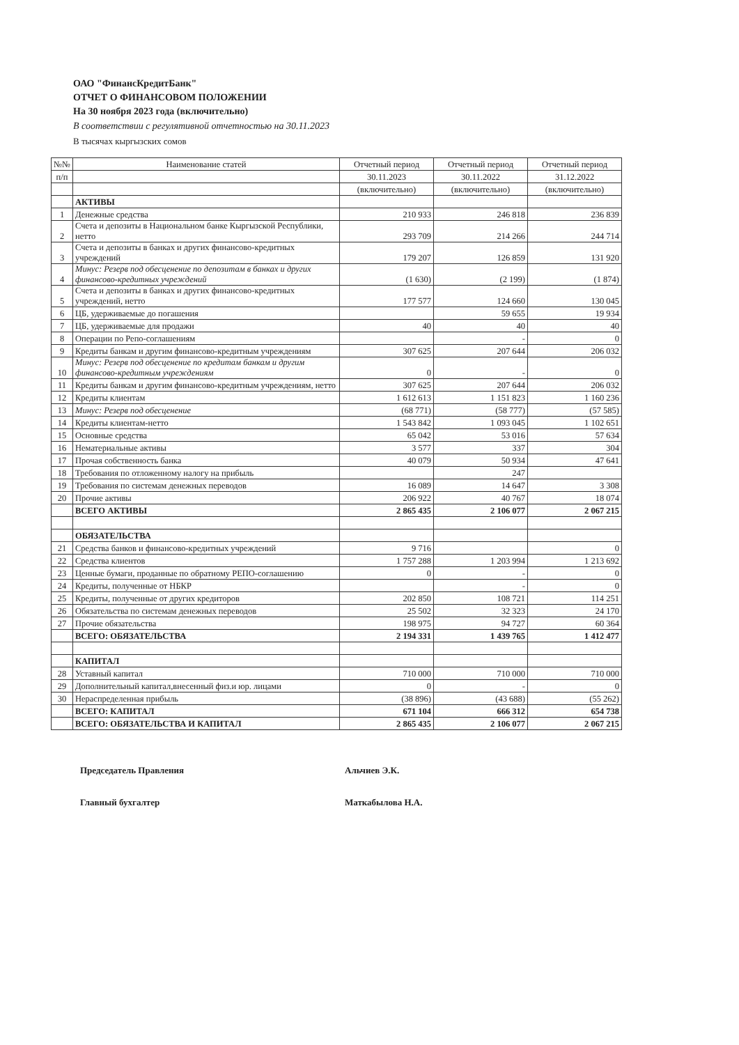ОАО "ФинансКредитБанк"
ОТЧЕТ О ФИНАНСОВОМ ПОЛОЖЕНИИ
На 30 ноября 2023 года (включительно)
В соответствии с регулятивной отчетностью на 30.11.2023
В тысячах кыргызских сомов
| №№ | Наименование статей | Отчетный период | Отчетный период | Отчетный период |
| --- | --- | --- | --- | --- |
| п/п | | 30.11.2023 | 30.11.2022 | 31.12.2022 |
| | | (включительно) | (включительно) | (включительно) |
| | АКТИВЫ | | | |
| 1 | Денежные средства | 210 933 | 246 818 | 236 839 |
| 2 | Счета и депозиты в Национальном банке Кыргызской Республики, нетто | 293 709 | 214 266 | 244 714 |
| 3 | Счета и депозиты в банках и других финансово-кредитных учреждений | 179 207 | 126 859 | 131 920 |
| 4 | Минус: Резерв под обесценение по депозитам в банках и других финансово-кредитных учреждений | (1 630) | (2 199) | (1 874) |
| 5 | Счета и депозиты в банках и других финансово-кредитных учреждений, нетто | 177 577 | 124 660 | 130 045 |
| 6 | ЦБ, удерживаемые до погашения | | 59 655 | 19 934 |
| 7 | ЦБ, удерживаемые для продажи | 40 | 40 | 40 |
| 8 | Операции по Репо-соглашениям | | - | 0 |
| 9 | Кредиты банкам и другим финансово-кредитным учреждениям | 307 625 | 207 644 | 206 032 |
| 10 | Минус: Резерв под обесценение по кредитам банкам и другим финансово-кредитным учреждениям | 0 | - | 0 |
| 11 | Кредиты банкам и другим финансово-кредитным учреждениям, нетто | 307 625 | 207 644 | 206 032 |
| 12 | Кредиты клиентам | 1 612 613 | 1 151 823 | 1 160 236 |
| 13 | Минус: Резерв под обесценение | (68 771) | (58 777) | (57 585) |
| 14 | Кредиты клиентам-нетто | 1 543 842 | 1 093 045 | 1 102 651 |
| 15 | Основные средства | 65 042 | 53 016 | 57 634 |
| 16 | Нематериальные активы | 3 577 | 337 | 304 |
| 17 | Прочая собственность банка | 40 079 | 50 934 | 47 641 |
| 18 | Требования по отложенному налогу на прибыль | | 247 | |
| 19 | Требования по системам денежных переводов | 16 089 | 14 647 | 3 308 |
| 20 | Прочие активы | 206 922 | 40 767 | 18 074 |
| | ВСЕГО АКТИВЫ | 2 865 435 | 2 106 077 | 2 067 215 |
| | ОБЯЗАТЕЛЬСТВА | | | |
| 21 | Средства банков и финансово-кредитных учреждений | 9 716 | | 0 |
| 22 | Средства клиентов | 1 757 288 | 1 203 994 | 1 213 692 |
| 23 | Ценные бумаги, проданные по обратному РЕПО-соглашению | 0 | - | 0 |
| 24 | Кредиты, полученные от НБКР | | - | 0 |
| 25 | Кредиты, полученные от других кредиторов | 202 850 | 108 721 | 114 251 |
| 26 | Обязательства по системам денежных переводов | 25 502 | 32 323 | 24 170 |
| 27 | Прочие обязательства | 198 975 | 94 727 | 60 364 |
| | ВСЕГО: ОБЯЗАТЕЛЬСТВА | 2 194 331 | 1 439 765 | 1 412 477 |
| | КАПИТАЛ | | | |
| 28 | Уставный капитал | 710 000 | 710 000 | 710 000 |
| 29 | Дополнительный капитал,внесенный физ.и юр. лицами | 0 | - | 0 |
| 30 | Нераспределенная прибыль | (38 896) | (43 688) | (55 262) |
| | ВСЕГО: КАПИТАЛ | 671 104 | 666 312 | 654 738 |
| | ВСЕГО: ОБЯЗАТЕЛЬСТВА И КАПИТАЛ | 2 865 435 | 2 106 077 | 2 067 215 |
Председатель Правления
Альчиев Э.К.
Главный бухгалтер
Маткабылова Н.А.